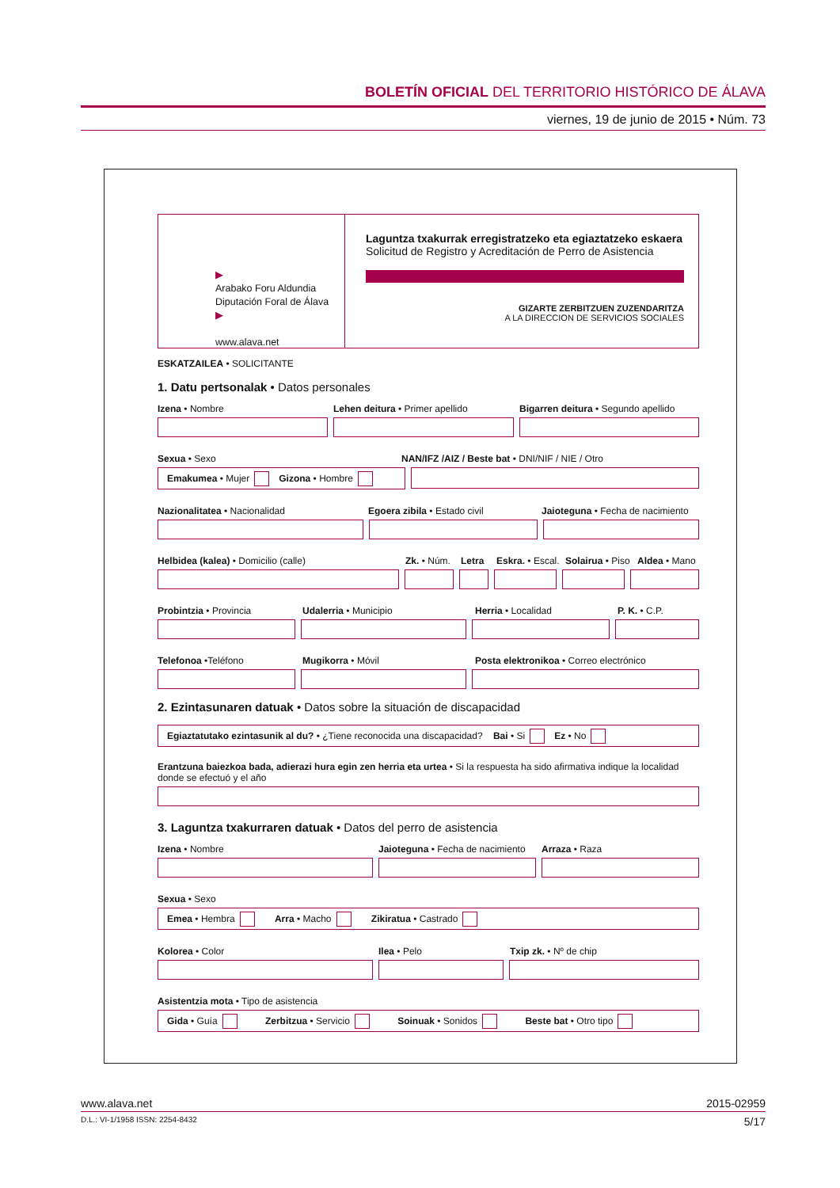BOLETÍN OFICIAL DEL TERRITORIO HISTÓRICO DE ÁLAVA
viernes, 19 de junio de 2015 • Núm. 73
▶
Arabako Foru Aldundia
Diputación Foral de Álava
▶
www.alava.net
Laguntza txakurrak erregistratzeko eta egiaztatzeko eskaera
Solicitud de Registro y Acreditación de Perro de Asistencia
GIZARTE ZERBITZUEN ZUZENDARITZA
A LA DIRECCION DE SERVICIOS SOCIALES
ESKATZAILEA • SOLICITANTE
1. Datu pertsonalak • Datos personales
Izena • Nombre Lehen deitura • Primer apellido Bigarren deitura • Segundo apellido
Sexua • Sexo NAN/IFZ /AIZ / Beste bat • DNI/NIF / NIE / Otro
Emakumea • Mujer Gizona • Hombre
Nazionalitatea • Nacionalidad Egoera zibila • Estado civil Jaioteguna • Fecha de nacimiento
Helbidea (kalea) • Domicilio (calle) Zk. • Núm.
Letra Eskra. • Escal.
Solairua • Piso
Aldea • Mano
Probintzia • Provincia Udalerria • Municipio Herria • Localidad P. K. • C.P.
Telefonoa •Teléfono Mugikorra • Móvil Posta elektronikoa • Correo electrónico
2. Ezintasunaren datuak • Datos sobre la situación de discapacidad
Egiaztatutako ezintasunik al du? • ¿Tiene reconocida una discapacidad? Bai • Si Ez • No
Erantzuna baiezkoa bada, adierazi hura egin zen herria eta urtea • Si la respuesta ha sido afirmativa indique la localidad donde se efectuó y el año
3. Laguntza txakurraren datuak • Datos del perro de asistencia
Izena • Nombre Jaioteguna • Fecha de nacimiento
Arraza • Raza
Sexua • Sexo
Emea • Hembra Arra • Macho Zikiratua • Castrado
Kolorea • Color Ilea • Pelo Txip zk. • Nº de chip
Asistentzia mota • Tipo de asistencia
Gida • Guía Zerbitzua • Servicio Soinuak • Sonidos Beste bat • Otro tipo
www.alava.net 2015-02959
D.L.: VI-1/1958 ISSN: 2254-8432 5/17